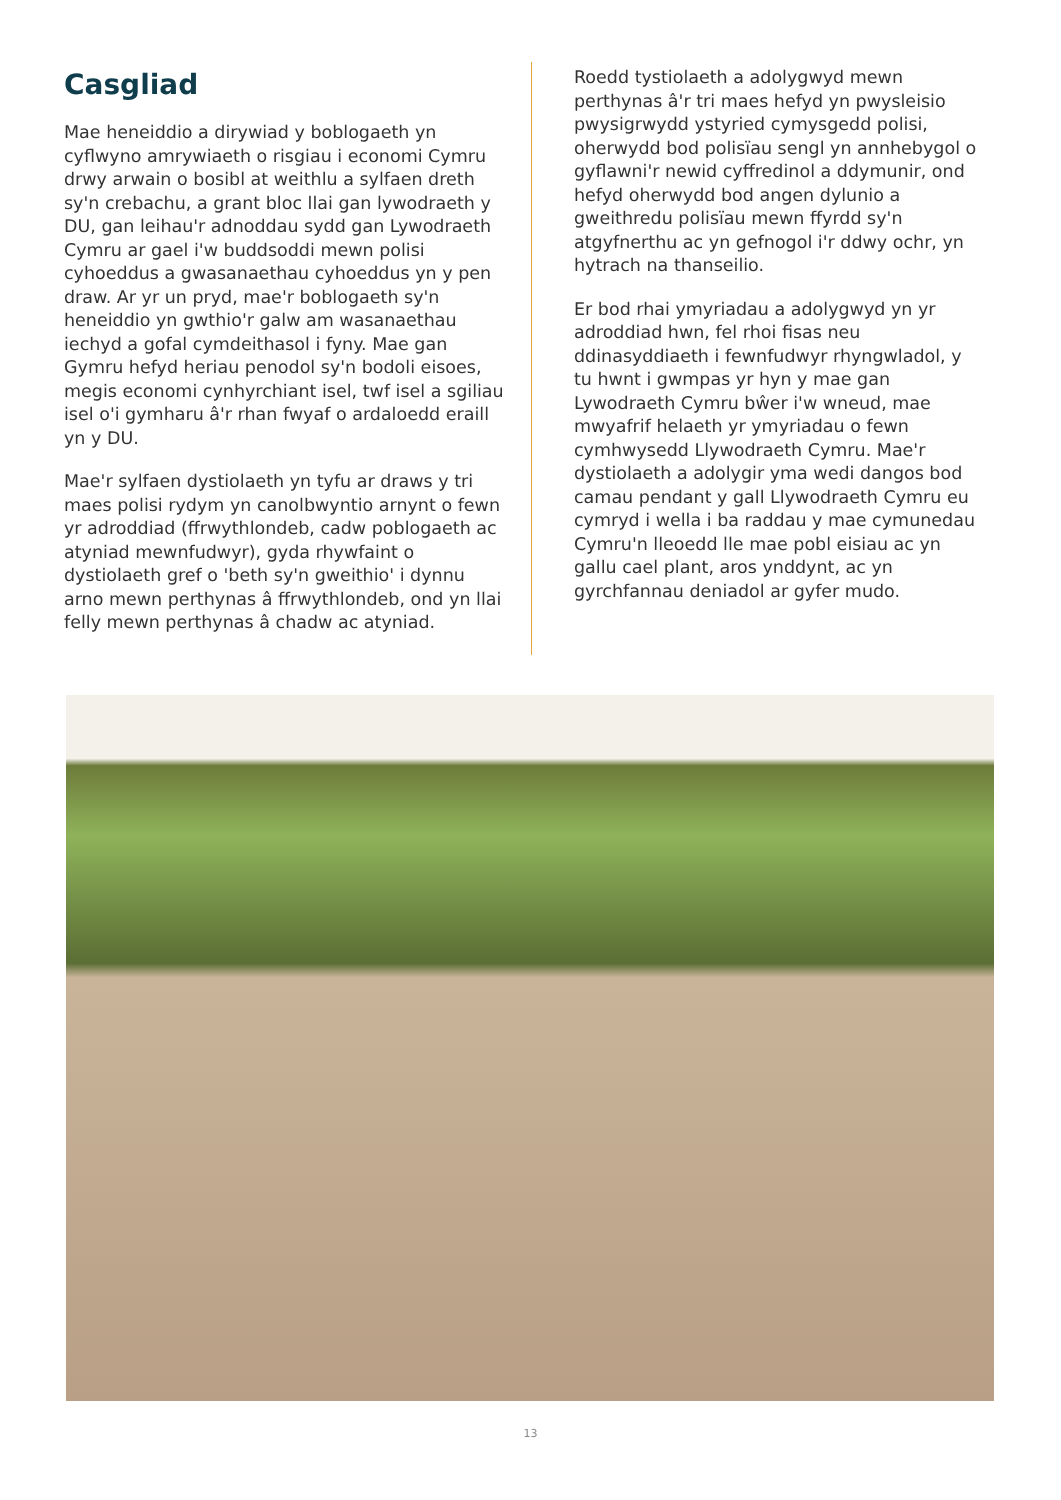Casgliad
Mae heneiddio a dirywiad y boblogaeth yn cyflwyno amrywiaeth o risgiau i economi Cymru drwy arwain o bosibl at weithlu a sylfaen dreth sy'n crebachu, a grant bloc llai gan lywodraeth y DU, gan leihau'r adnoddau sydd gan Lywodraeth Cymru ar gael i'w buddsoddi mewn polisi cyhoeddus a gwasanaethau cyhoeddus yn y pen draw. Ar yr un pryd, mae'r boblogaeth sy'n heneiddio yn gwthio'r galw am wasanaethau iechyd a gofal cymdeithasol i fyny. Mae gan Gymru hefyd heriau penodol sy'n bodoli eisoes, megis economi cynhyrchiant isel, twf isel a sgiliau isel o'i gymharu â'r rhan fwyaf o ardaloedd eraill yn y DU.
Mae'r sylfaen dystiolaeth yn tyfu ar draws y tri maes polisi rydym yn canolbwyntio arnynt o fewn yr adroddiad (ffrwythlondeb, cadw poblogaeth ac atyniad mewnfudwyr), gyda rhywfaint o dystiolaeth gref o 'beth sy'n gweithio' i dynnu arno mewn perthynas â ffrwythlondeb, ond yn llai felly mewn perthynas â chadw ac atyniad.
Roedd tystiolaeth a adolygwyd mewn perthynas â'r tri maes hefyd yn pwysleisio pwysigrwydd ystyried cymysgedd polisi, oherwydd bod polisïau sengl yn annhebygol o gyflawni'r newid cyffredinol a ddymunir, ond hefyd oherwydd bod angen dylunio a gweithredu polisïau mewn ffyrdd sy'n atgyfnerthu ac yn gefnogol i'r ddwy ochr, yn hytrach na thanseilio.
Er bod rhai ymyriadau a adolygwyd yn yr adroddiad hwn, fel rhoi fisas neu ddinasyddiaeth i fewnfudwyr rhyngwladol, y tu hwnt i gwmpas yr hyn y mae gan Lywodraeth Cymru bŵer i'w wneud, mae mwyafrif helaeth yr ymyriadau o fewn cymhwysedd Llywodraeth Cymru. Mae'r dystiolaeth a adolygir yma wedi dangos bod camau pendant y gall Llywodraeth Cymru eu cymryd i wella i ba raddau y mae cymunedau Cymru'n lleoedd lle mae pobl eisiau ac yn gallu cael plant, aros ynddynt, ac yn gyrchfannau deniadol ar gyfer mudo.
13